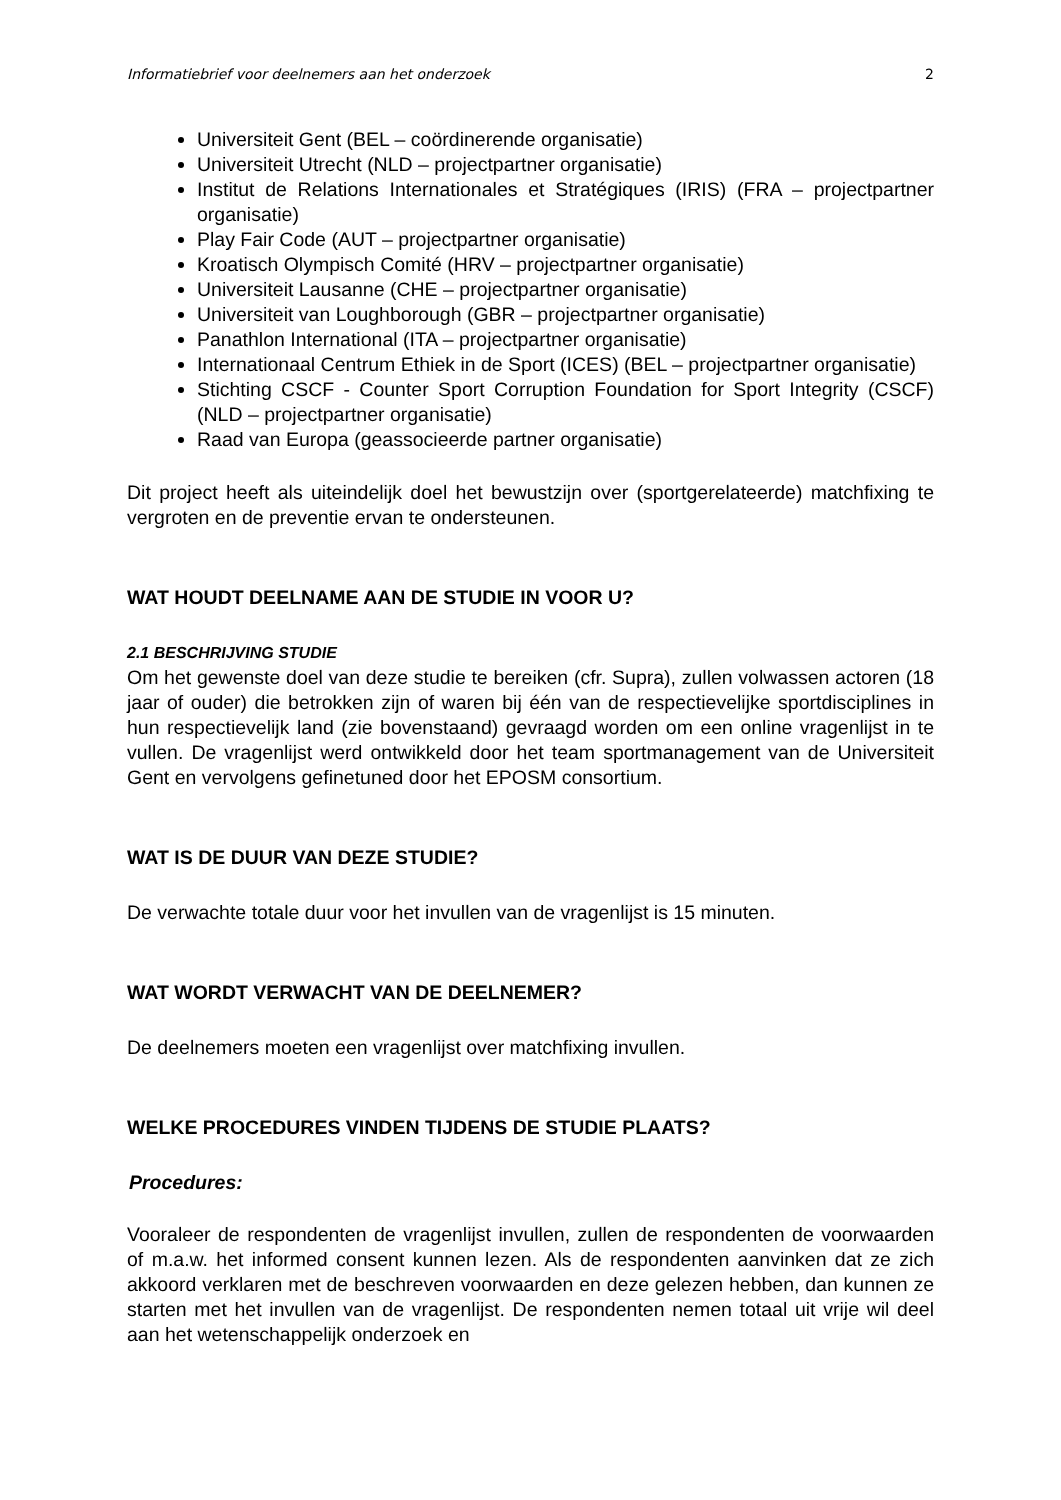Informatiebrief voor deelnemers aan het onderzoek 2
Universiteit Gent (BEL – coördinerende organisatie)
Universiteit Utrecht (NLD – projectpartner organisatie)
Institut de Relations Internationales et Stratégiques (IRIS) (FRA – projectpartner organisatie)
Play Fair Code (AUT – projectpartner organisatie)
Kroatisch Olympisch Comité (HRV – projectpartner organisatie)
Universiteit Lausanne (CHE – projectpartner organisatie)
Universiteit van Loughborough (GBR – projectpartner organisatie)
Panathlon International (ITA – projectpartner organisatie)
Internationaal Centrum Ethiek in de Sport (ICES) (BEL – projectpartner organisatie)
Stichting CSCF - Counter Sport Corruption Foundation for Sport Integrity (CSCF) (NLD – projectpartner organisatie)
Raad van Europa (geassocieerde partner organisatie)
Dit project heeft als uiteindelijk doel het bewustzijn over (sportgerelateerde) matchfixing te vergroten en de preventie ervan te ondersteunen.
WAT HOUDT DEELNAME AAN DE STUDIE IN VOOR U?
2.1 BESCHRIJVING STUDIE
Om het gewenste doel van deze studie te bereiken (cfr. Supra), zullen volwassen actoren (18 jaar of ouder) die betrokken zijn of waren bij één van de respectievelijke sportdisciplines in hun respectievelijk land (zie bovenstaand) gevraagd worden om een online vragenlijst in te vullen. De vragenlijst werd ontwikkeld door het team sportmanagement van de Universiteit Gent en vervolgens gefinetuned door het EPOSM consortium.
WAT IS DE DUUR VAN DEZE STUDIE?
De verwachte totale duur voor het invullen van de vragenlijst is 15 minuten.
WAT WORDT VERWACHT VAN DE DEELNEMER?
De deelnemers moeten een vragenlijst over matchfixing invullen.
WELKE PROCEDURES VINDEN TIJDENS DE STUDIE PLAATS?
Procedures:
Vooraleer de respondenten de vragenlijst invullen, zullen de respondenten de voorwaarden of m.a.w. het informed consent kunnen lezen. Als de respondenten aanvinken dat ze zich akkoord verklaren met de beschreven voorwaarden en deze gelezen hebben, dan kunnen ze starten met het invullen van de vragenlijst. De respondenten nemen totaal uit vrije wil deel aan het wetenschappelijk onderzoek en